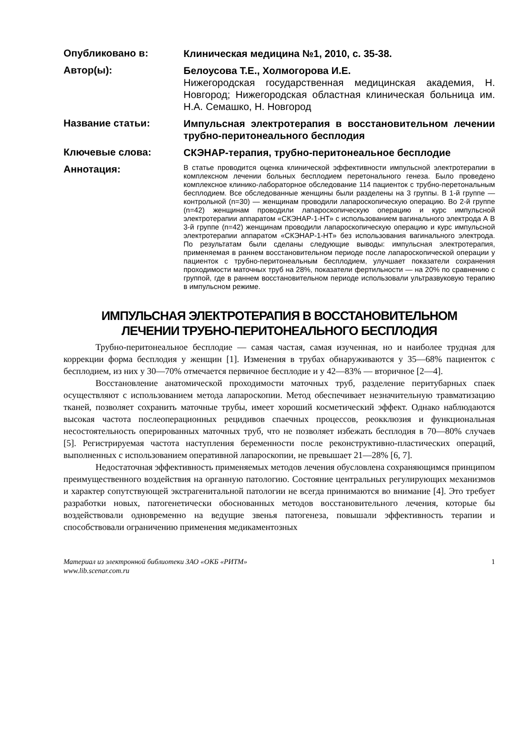Опубликовано в:
Клиническая медицина №1, 2010, с. 35-38.
Автор(ы):
Белоусова Т.Е., Холмогорова И.Е.
Нижегородская государственная медицинская академия, Н. Новгород; Нижегородская областная клиническая больница им. Н.А. Семашко, Н. Новгород
Название статьи:
Импульсная электротерапия в восстановительном лечении трубно-перитонеального бесплодия
Ключевые слова:
СКЭНАР-терапия, трубно-перитонеальное бесплодие
Аннотация:
В статье проводится оценка клинической эффективности импульсной электротерапии в комплексном лечении больных бесплодием перетонального генеза. Было проведено комплексное клинико-лабораторное обследование 114 пациенток с трубно-перетональным бесплодием. Все обследованные женщины были разделены на 3 группы. В 1-й группе — контрольной (n=30) — женщинам проводили лапароскопическую операцию. Во 2-й группе (n=42) женщинам проводили лапароскопическую операцию и курс импульсной электротерапии аппаратом «СКЭНАР-1-НТ» с использованием вагинального электрода А В 3-й группе (n=42) женщинам проводили лапароскопическую операцию и курс импульсной электротерапии аппаратом «СКЭНАР-1-НТ» без использования вагинального электрода. По результатам были сделаны следующие выводы: импульсная электротерапия, применяемая в раннем восстановительном периоде после лапароскопической операции у пациенток с трубно-перитонеальным бесплодием, улучшает показатели сохранения проходимости маточных труб на 28%, показатели фертильности — на 20% по сравнению с группой, где в раннем восстановительном периоде использовали ультразвуковую терапию в импульсном режиме.
ИМПУЛЬСНАЯ ЭЛЕКТРОТЕРАПИЯ В ВОССТАНОВИТЕЛЬНОМ
ЛЕЧЕНИИ ТРУБНО-ПЕРИТОНЕАЛЬНОГО БЕСПЛОДИЯ
Трубно-перитонеальное бесплодие — самая частая, самая изученная, но и наиболее трудная для коррекции форма бесплодия у женщин [1]. Изменения в трубах обнаруживаются у 35—68% пациенток с бесплодием, из них у 30—70% отмечается первичное бесплодие и у 42—83% — вторичное [2—4].
Восстановление анатомической проходимости маточных труб, разделение перитубарных спаек осуществляют с использованием метода лапароскопии. Метод обеспечивает незначительную травматизацию тканей, позволяет сохранить маточные трубы, имеет хороший косметический эффект. Однако наблюдаются высокая частота послеоперационных рецидивов спаечных процессов, реокклюзия и функциональная несостоятельность оперированных маточных труб, что не позволяет избежать бесплодия в 70—80% случаев [5]. Регистрируемая частота наступления беременности после реконструктивно-пластических операций, выполненных с использованием оперативной лапароскопии, не превышает 21—28% [6, 7].
Недостаточная эффективность применяемых методов лечения обусловлена сохраняющимся принципом преимущественного воздействия на органную патологию. Состояние центральных регулирующих механизмов и характер сопутствующей экстрагенитальной патологии не всегда принимаются во внимание [4]. Это требует разработки новых, патогенетически обоснованных методов восстановительного лечения, которые бы воздействовали одновременно на ведущие звенья патогенеза, повышали эффективность терапии и способствовали ограничению применения медикаментозных
Материал из электронной библиотеки ЗАО «ОКБ «РИТМ»
www.lib.scenar.com.ru 1